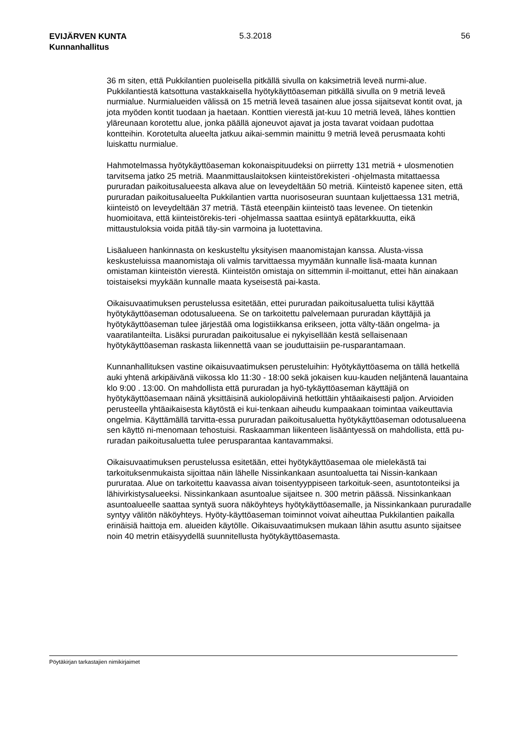EVIJÄRVEN KUNTA
Kunnanhallitus
5.3.2018 56
36 m siten, että Pukkilantien puoleisella pitkällä sivulla on kaksimetriä leveä nurmi-alue. Pukkilantiestä katsottuna vastakkaisella hyötykäyttöaseman pitkällä sivulla on 9 metriä leveä nurmialue. Nurmialueiden välissä on 15 metriä leveä tasainen alue jossa sijaitsevat kontit ovat, ja jota myöden kontit tuodaan ja haetaan. Konttien vierestä jat-kuu 10 metriä leveä, lähes konttien yläreunaan korotettu alue, jonka päällä ajoneuvot ajavat ja josta tavarat voidaan pudottaa kontteihin. Korotetulta alueelta jatkuu aikai-semmin mainittu 9 metriä leveä perusmaata kohti luiskattu nurmialue.
Hahmotelmassa hyötykäyttöaseman kokonaispituudeksi on piirretty 131 metriä + ulosmenotien tarvitsema jatko 25 metriä. Maanmittauslaitoksen kiinteistörekisteri -ohjelmasta mitattaessa pururadan paikoitusalueesta alkava alue on leveydeltään 50 metriä. Kiinteistö kapenee siten, että pururadan paikoitusalueelta Pukkilantien vartta nuorisoseuran suuntaan kuljettaessa 131 metriä, kiinteistö on leveydeltään 37 metriä. Tästä eteenpäin kiinteistö taas levenee. On tietenkin huomioitava, että kiinteistörekis-teri -ohjelmassa saattaa esiintyä epätarkkuutta, eikä mittaustuloksia voida pitää täy-sin varmoina ja luotettavina.
Lisäalueen hankinnasta on keskusteltu yksityisen maanomistajan kanssa. Alusta-vissa keskusteluissa maanomistaja oli valmis tarvittaessa myymään kunnalle lisä-maata kunnan omistaman kiinteistön vierestä. Kiinteistön omistaja on sittemmin il-moittanut, ettei hän ainakaan toistaiseksi myykään kunnalle maata kyseisestä pai-kasta.
Oikaisuvaatimuksen perustelussa esitetään, ettei pururadan paikoitusaluetta tulisi käyttää hyötykäyttöaseman odotusalueena. Se on tarkoitettu palvelemaan pururadan käyttäjiä ja hyötykäyttöaseman tulee järjestää oma logistiikkansa erikseen, jotta välty-tään ongelma- ja vaaratilanteilta. Lisäksi pururadan paikoitusalue ei nykyisellään kestä sellaisenaan hyötykäyttöaseman raskasta liikennettä vaan se jouduttaisiin pe-rusparantamaan.
Kunnanhallituksen vastine oikaisuvaatimuksen perusteluihin: Hyötykäyttöasema on tällä hetkellä auki yhtenä arkipäivänä viikossa klo 11:30 - 18:00 sekä jokaisen kuu-kauden neljäntenä lauantaina klo 9:00 . 13:00. On mahdollista että pururadan ja hyö-tykäyttöaseman käyttäjiä on hyötykäyttöasemaan näinä yksittäisinä aukiolopäivinä hetkittäin yhtäaikaisesti paljon. Arvioiden perusteella yhtäaikaisesta käytöstä ei kui-tenkaan aiheudu kumpaakaan toimintaa vaikeuttavia ongelmia. Käyttämällä tarvitta-essa pururadan paikoitusaluetta hyötykäyttöaseman odotusalueena sen käyttö ni-menomaan tehostuisi. Raskaamman liikenteen lisääntyessä on mahdollista, että pu-ruradan paikoitusaluetta tulee perusparantaa kantavammaksi.
Oikaisuvaatimuksen perustelussa esitetään, ettei hyötykäyttöasemaa ole mielekästä tai tarkoituksenmukaista sijoittaa näin lähelle Nissinkankaan asuntoaluetta tai Nissin-kankaan pururataa. Alue on tarkoitettu kaavassa aivan toisentyyppiseen tarkoituk-seen, asuntotonteiksi ja lähivirkistysalueeksi. Nissinkankaan asuntoalue sijaitsee n. 300 metrin päässä. Nissinkankaan asuntoalueelle saattaa syntyä suora näköyhteys hyötykäyttöasemalle, ja Nissinkankaan pururadalle syntyy välitön näköyhteys. Hyöty-käyttöaseman toiminnot voivat aiheuttaa Pukkilantien paikalla erinäisiä haittoja em. alueiden käytölle. Oikaisuvaatimuksen mukaan lähin asuttu asunto sijaitsee noin 40 metrin etäisyydellä suunnitellusta hyötykäyttöasemasta.
Pöytäkirjan tarkastajien nimikirjaimet